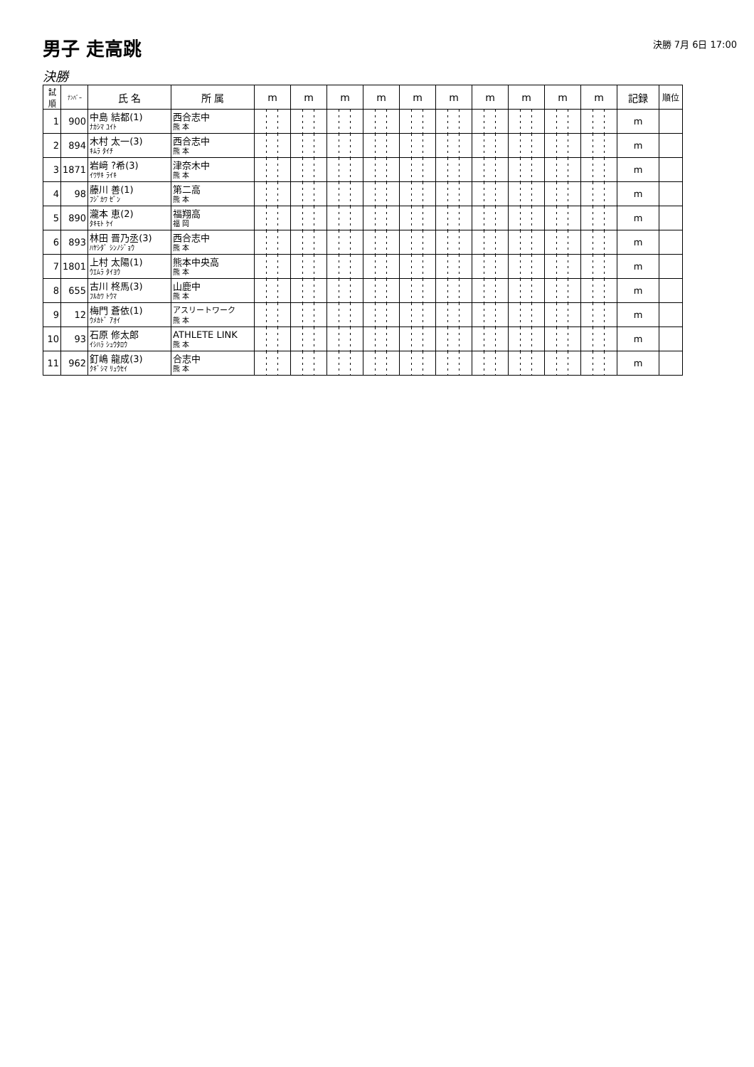男子 走高跳
決勝 7月 6日 17:00
決勝
| 試順 | ﾅﾝﾊﾞｰ | 氏 名 | 所 属 | m | m | m | m | m | m | m | m | m | m | 記録 | 順位 |
| --- | --- | --- | --- | --- | --- | --- | --- | --- | --- | --- | --- | --- | --- | --- | --- |
| 1 | 900 | 中島 結都(1) ﾅｶｼﾏ ﾕｲﾄ | 西合志中 熊 本 | | | | | | | | | | | m | |
| 2 | 894 | 木村 太一(3) ｷﾑﾗ ﾀｲﾁ | 西合志中 熊 本 | | | | | | | | | | | m | |
| 3 | 1871 | 岩﨑 ?希(3) ｲﾜｻｷ ﾗｲｷ | 津奈木中 熊 本 | | | | | | | | | | | m | |
| 4 | 98 | 藤川 善(1) ﾌｼﾞｶﾜ ｾﾞﾝ | 第二高 熊 本 | | | | | | | | | | | m | |
| 5 | 890 | 瀧本 恵(2) ﾀｷﾓﾄ ｹｲ | 福翔高 福 岡 | | | | | | | | | | | m | |
| 6 | 893 | 林田 晋乃丞(3) ﾊﾔｼﾀﾞ ｼﾝﾉｼﾞｮｳ | 西合志中 熊 本 | | | | | | | | | | | m | |
| 7 | 1801 | 上村 太陽(1) ｳｴﾑﾗ ﾀｲﾖｳ | 熊本中央高 熊 本 | | | | | | | | | | | m | |
| 8 | 655 | 古川 柊馬(3) ﾌﾙｶﾜ ﾄｳﾏ | 山鹿中 熊 本 | | | | | | | | | | | m | |
| 9 | 12 | 梅門 蒼依(1) ｳﾒｶﾄﾞ ｱｵｲ | アスリートワーク 熊 本 | | | | | | | | | | | m | |
| 10 | 93 | 石原 修太郎 ｲｼﾊﾗ ｼｭｳﾀﾛｳ | ATHLETE LINK 熊 本 | | | | | | | | | | | m | |
| 11 | 962 | 釘嶋 龍成(3) ｸｷﾞｼﾏ ﾘｭｳｾｲ | 合志中 熊 本 | | | | | | | | | | | m | |